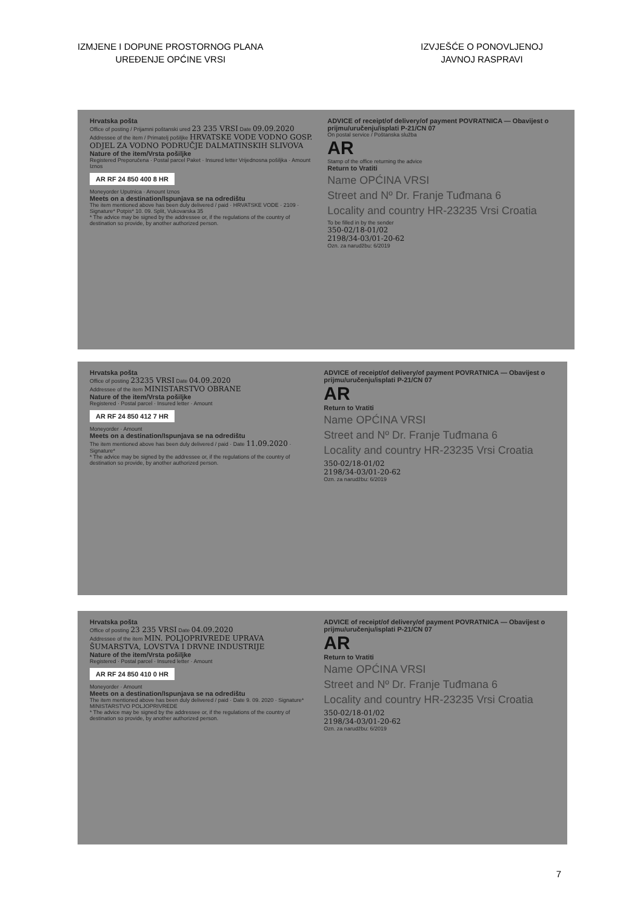IZMJENE I DOPUNE PROSTORNOG PLANA
UREĐENJE OPĆINE VRSI
IZVJEŠĆE O PONOVLJENOJ
JAVNOJ RASPRAVI
Hrvatska pošta
Office of posting / Prijamni poštanski ured 23 235 VRSI Date 09.09.2020
Addressee of the item / Primatelj pošiljke HRVATSKE VODE VODNO GOSP. ODJEL ZA VODNO PODRUČJE DALMATINSKIH SLIVOVA
Nature of the item/Vrsta pošiljke
Registered Preporučena · Postal parcel Paket · Insured letter Vrijednosna pošiljka · Amount Iznos
AR RF 24 850 400 8 HR
Moneyorder Uputnica · Amount Iznos
Meets on a destination/Ispunjava se na odredištu
The item mentioned above has been duly delivered / paid · HRVATSKE VODE · 2109 · Signature* Potpis* 10. 09. Split, Vukovarska 35
* The advice may be signed by the addressee or, if the regulations of the country of destination so provide, by another authorized person.
ADVICE of receipt/of delivery/of payment POVRATNICA — Obavijest o prijmu/uručenju/isplati P-21/CN 07
On postal service / Poštanska služba
AR
Stamp of the office returning the advice
Return to Vratiti
Name OPĆINA VRSI
Street and Nº Dr. Franje Tuđmana 6
Locality and country HR-23235 Vrsi Croatia
To be filled in by the sender
350-02/18-01/02
2198/34-03/01-20-62
Ozn. za narudžbu: 6/2019
Hrvatska pošta
Office of posting 23235 VRSI Date 04.09.2020
Addressee of the item MINISTARSTVO OBRANE
Nature of the item/Vrsta pošiljke
Registered · Postal parcel · Insured letter · Amount
AR RF 24 850 412 7 HR
Moneyorder · Amount
Meets on a destination/Ispunjava se na odredištu
The item mentioned above has been duly delivered / paid · Date 11.09.2020 · Signature*
* The advice may be signed by the addressee or, if the regulations of the country of destination so provide, by another authorized person.
ADVICE of receipt/of delivery/of payment POVRATNICA — Obavijest o prijmu/uručenju/isplati P-21/CN 07
AR
Return to Vratiti
Name OPĆINA VRSI
Street and Nº Dr. Franje Tuđmana 6
Locality and country HR-23235 Vrsi Croatia
350-02/18-01/02
2198/34-03/01-20-62
Ozn. za narudžbu: 6/2019
Hrvatska pošta
Office of posting 23 235 VRSI Date 04.09.2020
Addressee of the item MIN. POLJOPRIVREDE UPRAVA ŠUMARSTVA, LOVSTVA I DRVNE INDUSTRIJE
Nature of the item/Vrsta pošiljke
Registered · Postal parcel · Insured letter · Amount
AR RF 24 850 410 0 HR
Moneyorder · Amount
Meets on a destination/Ispunjava se na odredištu
The item mentioned above has been duly delivered / paid · Date 9. 09. 2020 · Signature* MINISTARSTVO POLJOPRIVREDE
* The advice may be signed by the addressee or, if the regulations of the country of destination so provide, by another authorized person.
ADVICE of receipt/of delivery/of payment POVRATNICA — Obavijest o prijmu/uručenju/isplati P-21/CN 07
AR
Return to Vratiti
Name OPĆINA VRSI
Street and Nº Dr. Franje Tuđmana 6
Locality and country HR-23235 Vrsi Croatia
350-02/18-01/02
2198/34-03/01-20-62
Ozn. za narudžbu: 6/2019
7